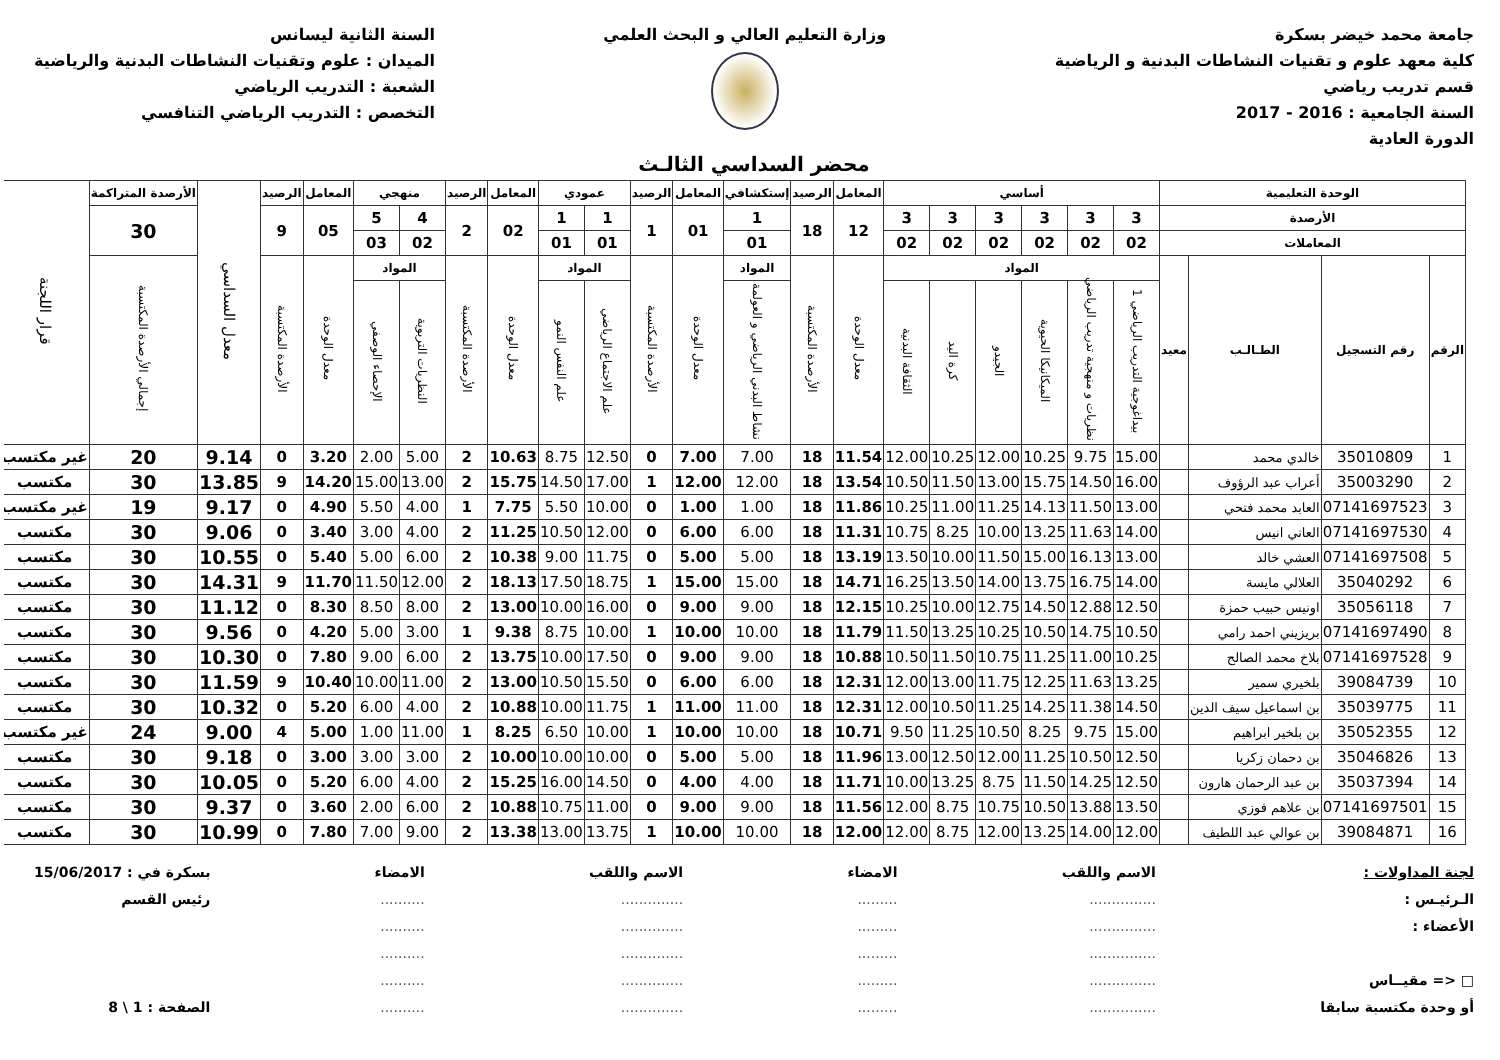جامعة محمد خيضر بسكرة
كلية معهد علوم و تقنيات النشاطات البدنية و الرياضية
قسم تدريب رياضي
السنة الجامعية : 2016 - 2017
الدورة العادية
وزارة التعليم العالي و البحث العلمي
السنة الثانية ليسانس
الميدان : علوم وتقنيات النشاطات البدنية والرياضية
الشعبة : التدريب الرياضي
التخصص : التدريب الرياضي التنافسي
محضر السداسي الثالـث
| الوحدة التعليمية | | | | أساسي | | | | | | المعامل | الرصيد | إستكشافي | المعامل | الرصيد | عمودي | | المعامل | الرصيد | منهجي | | المعامل | الرصيد | معدل السداسي | الأرصدة المتراكمة | قرار اللجنة |
| --- | --- | --- | --- | --- | --- | --- | --- | --- | --- | --- | --- | --- | --- | --- | --- | --- | --- | --- | --- | --- | --- | --- | --- | --- | --- |
| الأرصدة | | | | 3 | 3 | 3 | 3 | 3 | 3 | 12 | 18 | 1 | 01 | 1 | 1 | 1 | 02 | 2 | 4 | 5 | 05 | 9 | | 30 | |
| المعاملات | | | | 02 | 02 | 02 | 02 | 02 | 02 | | | 01 | | | 01 | 01 | | | 02 | 03 | | | | | |
| الرقم | رقم التسجيل | الطـالـب | معيد | المواد | | | | | | معدل الوحدة | الأرصدة المكتسبة | المواد | معدل الوحدة | الأرصدة المكتسبة | المواد | | معدل الوحدة | الأرصدة المكتسبة | المواد | | معدل الوحدة | الأرصدة المكتسبة | | إجمالي الأرصدة المكتسبة | |
| | | | | بيداغوجية التدريب الرياضي 1 | نظريات و منهجية تدريب الرياضي | الميكانيكا الحيوية | الجيدو | كرة اليد | الثقافة البدنية | | | نشاط البدني الرياضي و العولمة | | | علم الاجتماع الرياضي | علم النفس النمو | | | النظريات التربوية | الإحصاء الوصفي | | | | | |
| 1 | 35010809 | خالدي محمد | | 15.00 | 9.75 | 10.25 | 12.00 | 10.25 | 12.00 | 11.54 | 18 | 7.00 | 7.00 | 0 | 12.50 | 8.75 | 10.63 | 2 | 5.00 | 2.00 | 3.20 | 0 | 9.14 | 20 | غير مكتسب |
| 2 | 35003290 | أعراب عبد الرؤوف | | 16.00 | 14.50 | 15.75 | 13.00 | 11.50 | 10.50 | 13.54 | 18 | 12.00 | 12.00 | 1 | 17.00 | 14.50 | 15.75 | 2 | 13.00 | 15.00 | 14.20 | 9 | 13.85 | 30 | مكتسب |
| 3 | 07141697523 | العابد محمد فتحي | | 13.00 | 11.50 | 14.13 | 11.25 | 11.00 | 10.25 | 11.86 | 18 | 1.00 | 1.00 | 0 | 10.00 | 5.50 | 7.75 | 1 | 4.00 | 5.50 | 4.90 | 0 | 9.17 | 19 | غير مكتسب |
| 4 | 07141697530 | العاتي انيس | | 14.00 | 11.63 | 13.25 | 10.00 | 8.25 | 10.75 | 11.31 | 18 | 6.00 | 6.00 | 0 | 12.00 | 10.50 | 11.25 | 2 | 4.00 | 3.00 | 3.40 | 0 | 9.06 | 30 | مكتسب |
| 5 | 07141697508 | العشي خالد | | 13.00 | 16.13 | 15.00 | 11.50 | 10.00 | 13.50 | 13.19 | 18 | 5.00 | 5.00 | 0 | 11.75 | 9.00 | 10.38 | 2 | 6.00 | 5.00 | 5.40 | 0 | 10.55 | 30 | مكتسب |
| 6 | 35040292 | العلالي مايسة | | 14.00 | 16.75 | 13.75 | 14.00 | 13.50 | 16.25 | 14.71 | 18 | 15.00 | 15.00 | 1 | 18.75 | 17.50 | 18.13 | 2 | 12.00 | 11.50 | 11.70 | 9 | 14.31 | 30 | مكتسب |
| 7 | 35056118 | اونيس حبيب حمزة | | 12.50 | 12.88 | 14.50 | 12.75 | 10.00 | 10.25 | 12.15 | 18 | 9.00 | 9.00 | 0 | 16.00 | 10.00 | 13.00 | 2 | 8.00 | 8.50 | 8.30 | 0 | 11.12 | 30 | مكتسب |
| 8 | 07141697490 | بريزيني احمد رامي | | 10.50 | 14.75 | 10.50 | 10.25 | 13.25 | 11.50 | 11.79 | 18 | 10.00 | 10.00 | 1 | 10.00 | 8.75 | 9.38 | 1 | 3.00 | 5.00 | 4.20 | 0 | 9.56 | 30 | مكتسب |
| 9 | 07141697528 | بلاخ محمد الصالح | | 10.25 | 11.00 | 11.25 | 10.75 | 11.50 | 10.50 | 10.88 | 18 | 9.00 | 9.00 | 0 | 17.50 | 10.00 | 13.75 | 2 | 6.00 | 9.00 | 7.80 | 0 | 10.30 | 30 | مكتسب |
| 10 | 39084739 | بلخيري سمير | | 13.25 | 11.63 | 12.25 | 11.75 | 13.00 | 12.00 | 12.31 | 18 | 6.00 | 6.00 | 0 | 15.50 | 10.50 | 13.00 | 2 | 11.00 | 10.00 | 10.40 | 9 | 11.59 | 30 | مكتسب |
| 11 | 35039775 | بن اسماعيل سيف الدين | | 14.50 | 11.38 | 14.25 | 11.25 | 10.50 | 12.00 | 12.31 | 18 | 11.00 | 11.00 | 1 | 11.75 | 10.00 | 10.88 | 2 | 4.00 | 6.00 | 5.20 | 0 | 10.32 | 30 | مكتسب |
| 12 | 35052355 | بن بلخير ابراهيم | | 15.00 | 9.75 | 8.25 | 10.50 | 11.25 | 9.50 | 10.71 | 18 | 10.00 | 10.00 | 1 | 10.00 | 6.50 | 8.25 | 1 | 11.00 | 1.00 | 5.00 | 4 | 9.00 | 24 | غير مكتسب |
| 13 | 35046826 | بن دحمان زكريا | | 12.50 | 10.50 | 11.25 | 12.00 | 12.50 | 13.00 | 11.96 | 18 | 5.00 | 5.00 | 0 | 10.00 | 10.00 | 10.00 | 2 | 3.00 | 3.00 | 3.00 | 0 | 9.18 | 30 | مكتسب |
| 14 | 35037394 | بن عبد الرحمان هارون | | 12.50 | 14.25 | 11.50 | 8.75 | 13.25 | 10.00 | 11.71 | 18 | 4.00 | 4.00 | 0 | 14.50 | 16.00 | 15.25 | 2 | 4.00 | 6.00 | 5.20 | 0 | 10.05 | 30 | مكتسب |
| 15 | 07141697501 | بن علاهم فوزي | | 13.50 | 13.88 | 10.50 | 10.75 | 8.75 | 12.00 | 11.56 | 18 | 9.00 | 9.00 | 0 | 11.00 | 10.75 | 10.88 | 2 | 6.00 | 2.00 | 3.60 | 0 | 9.37 | 30 | مكتسب |
| 16 | 39084871 | بن عوالي عبد اللطيف | | 12.00 | 14.00 | 13.25 | 12.00 | 8.75 | 12.00 | 12.00 | 18 | 10.00 | 10.00 | 1 | 13.75 | 13.00 | 13.38 | 2 | 9.00 | 7.00 | 7.80 | 0 | 10.99 | 30 | مكتسب |
لجنة المداولات :
الـرئيـس :
الأعضاء :
□ <= مقيــاس
أو وحدة مكتسبة سابقا
الاسم واللقب
...............
...............
...............
...............
...............
الامضاء
.........
.........
.........
.........
.........
الاسم واللقب
..............
..............
..............
..............
..............
الامضاء
..........
..........
..........
..........
..........
بسكرة في : 15/06/2017
رئيس القسم
الصفحة : 1 \ 8